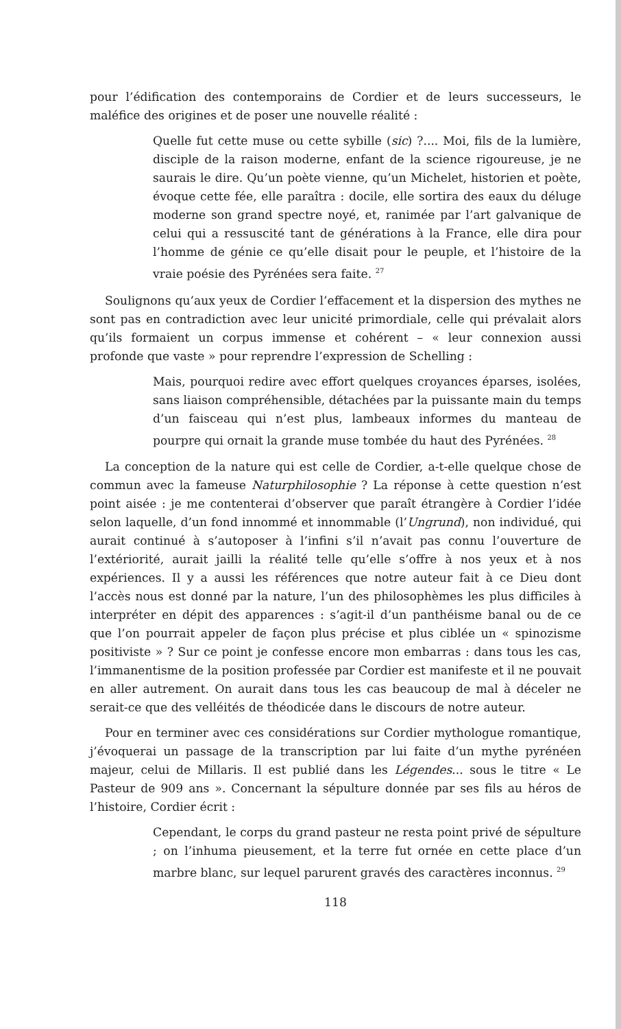pour l’édification des contemporains de Cordier et de leurs successeurs, le maléfice des origines et de poser une nouvelle réalité :
Quelle fut cette muse ou cette sybille (sic) ?.... Moi, fils de la lumière, disciple de la raison moderne, enfant de la science rigoureuse, je ne saurais le dire. Qu’un poète vienne, qu’un Michelet, historien et poète, évoque cette fée, elle paraîtra : docile, elle sortira des eaux du déluge moderne son grand spectre noyé, et, ranimée par l’art galvanique de celui qui a ressuscité tant de générations à la France, elle dira pour l’homme de génie ce qu’elle disait pour le peuple, et l’histoire de la vraie poésie des Pyrénées sera faite. <sup>27</sup>
Soulignons qu’aux yeux de Cordier l’effacement et la dispersion des mythes ne sont pas en contradiction avec leur unicité primordiale, celle qui prévalait alors qu’ils formaient un corpus immense et cohérent – « leur connexion aussi profonde que vaste » pour reprendre l’expression de Schelling :
Mais, pourquoi redire avec effort quelques croyances éparses, isolées, sans liaison compréhensible, détachées par la puissante main du temps d’un faisceau qui n’est plus, lambeaux informes du manteau de pourpre qui ornait la grande muse tombée du haut des Pyrénées. <sup>28</sup>
La conception de la nature qui est celle de Cordier, a-t-elle quelque chose de commun avec la fameuse Naturphilosophie ? La réponse à cette question n’est point aisée : je me contenterai d’observer que paraît étrangère à Cordier l’idée selon laquelle, d’un fond innommé et innommable (l’Ungrund), non individué, qui aurait continué à s’autoposer à l’infini s’il n’avait pas connu l’ouverture de l’extériorité, aurait jailli la réalité telle qu’elle s’offre à nos yeux et à nos expériences. Il y a aussi les références que notre auteur fait à ce Dieu dont l’accès nous est donné par la nature, l’un des philosophèmes les plus difficiles à interpréter en dépit des apparences : s’agit-il d’un panthéisme banal ou de ce que l’on pourrait appeler de façon plus précise et plus ciblée un « spinozisme positiviste » ? Sur ce point je confesse encore mon embarras : dans tous les cas, l’immanentisme de la position professée par Cordier est manifeste et il ne pouvait en aller autrement. On aurait dans tous les cas beaucoup de mal à déceler ne serait-ce que des velléités de théodicée dans le discours de notre auteur.
Pour en terminer avec ces considérations sur Cordier mythologue romantique, j’évoquerai un passage de la transcription par lui faite d’un mythe pyrénéen majeur, celui de Millaris. Il est publié dans les Légendes... sous le titre « Le Pasteur de 909 ans ». Concernant la sépulture donnée par ses fils au héros de l’histoire, Cordier écrit :
Cependant, le corps du grand pasteur ne resta point privé de sépulture ; on l’inhuma pieusement, et la terre fut ornée en cette place d’un marbre blanc, sur lequel parurent gravés des caractères inconnus. <sup>29</sup>
118